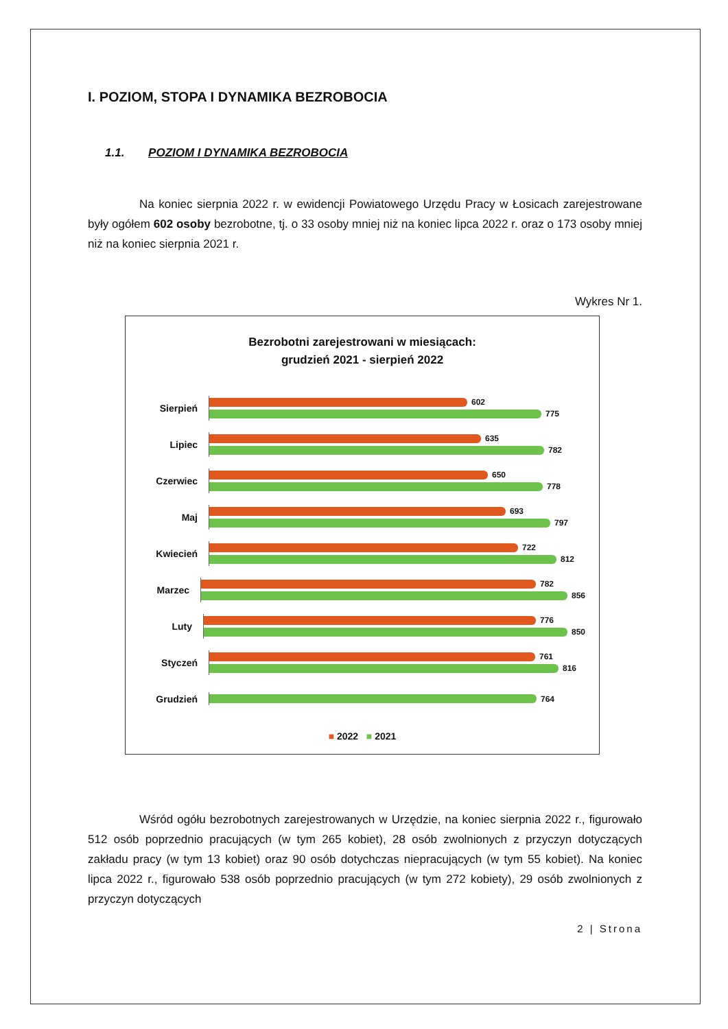I. POZIOM, STOPA I DYNAMIKA BEZROBOCIA
1.1. POZIOM I DYNAMIKA BEZROBOCIA
Na koniec sierpnia 2022 r. w ewidencji Powiatowego Urzędu Pracy w Łosicach zarejestrowane były ogółem 602 osoby bezrobotne, tj. o 33 osoby mniej niż na koniec lipca 2022 r. oraz o 173 osoby mniej niż na koniec sierpnia 2021 r.
Wykres Nr 1.
Bezrobotni zarejestrowani w miesiącach:
grudzień 2021 - sierpień 2022
Sierpień
602
775
Lipiec
635
782
Czerwiec
650
778
Maj
693
797
Kwiecień
722
812
Marzec
782
856
Luty
776
850
Styczeń
761
816
Grudzień
764
■ 2022 ■ 2021
Wśród ogółu bezrobotnych zarejestrowanych w Urzędzie, na koniec sierpnia 2022 r., figurowało 512 osób poprzednio pracujących (w tym 265 kobiet), 28 osób zwolnionych z przyczyn dotyczących zakładu pracy (w tym 13 kobiet) oraz 90 osób dotychczas niepracujących (w tym 55 kobiet). Na koniec lipca 2022 r., figurowało 538 osób poprzednio pracujących (w tym 272 kobiety), 29 osób zwolnionych z przyczyn dotyczących
2 | Strona